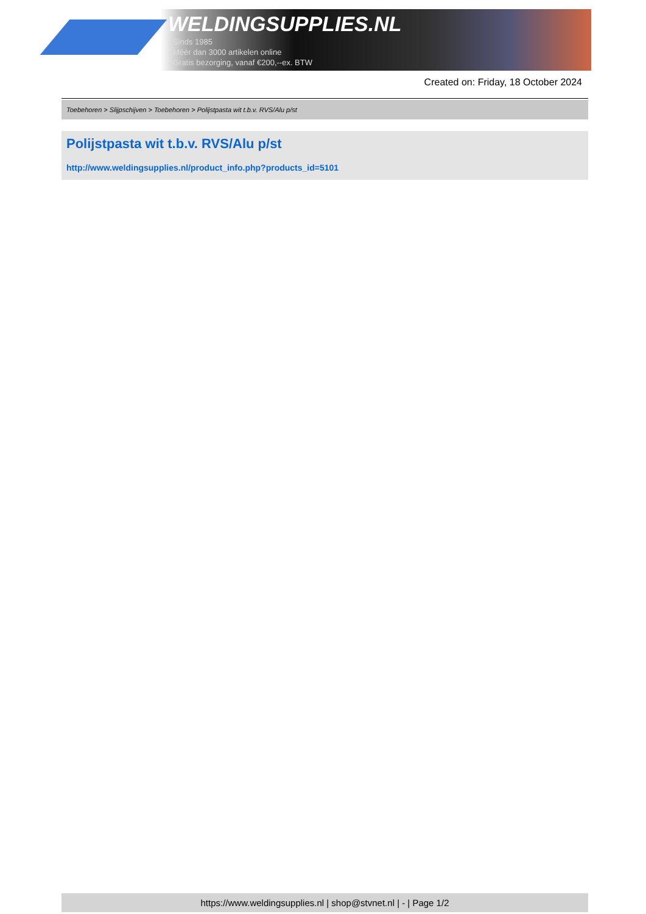WELDINGSUPPLIES.NL
- Sinds 1985
- Méér dan 3000 artikelen online
- Gratis bezorging, vanaf €200,--ex. BTW
Created on: Friday, 18 October 2024
Toebehoren > Slijpschijven > Toebehoren > Polijstpasta wit t.b.v. RVS/Alu p/st
Polijstpasta wit t.b.v. RVS/Alu p/st
http://www.weldingsupplies.nl/product_info.php?products_id=5101
https://www.weldingsupplies.nl | shop@stvnet.nl | - | Page 1/2